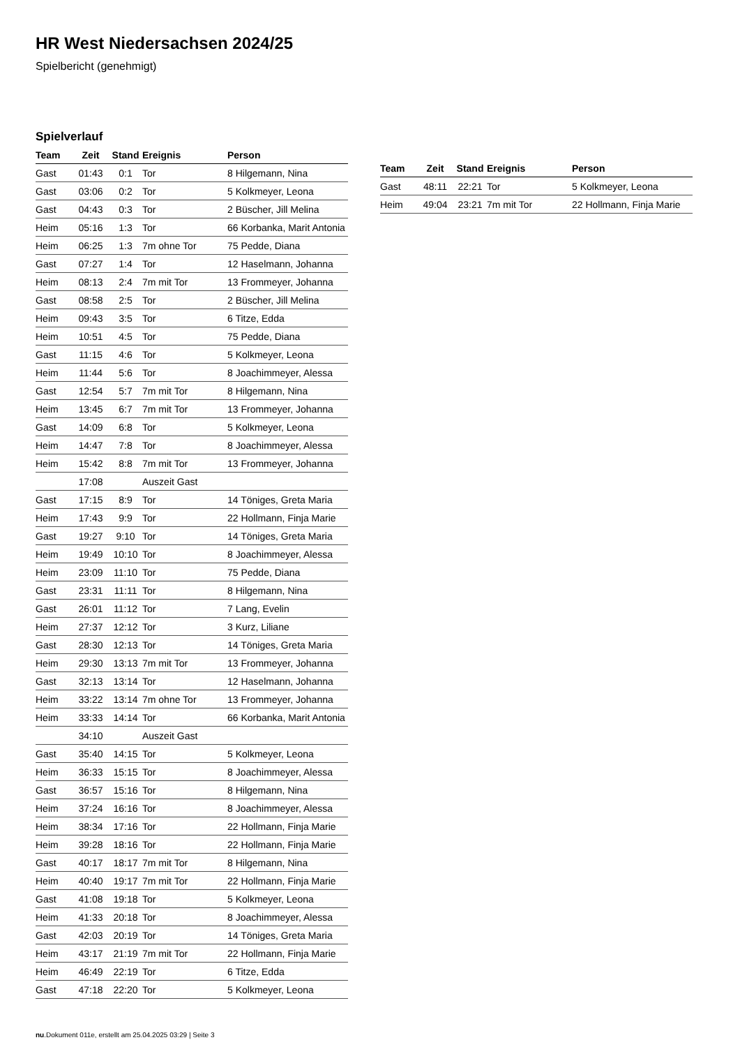HR West Niedersachsen 2024/25
Spielbericht (genehmigt)
Spielverlauf
| Team | Zeit | Stand | Ereignis | Person |
| --- | --- | --- | --- | --- |
| Gast | 01:43 | 0:1 | Tor | 8 Hilgemann, Nina |
| Gast | 03:06 | 0:2 | Tor | 5 Kolkmeyer, Leona |
| Gast | 04:43 | 0:3 | Tor | 2 Büscher, Jill Melina |
| Heim | 05:16 | 1:3 | Tor | 66 Korbanka, Marit Antonia |
| Heim | 06:25 | 1:3 | 7m ohne Tor | 75 Pedde, Diana |
| Gast | 07:27 | 1:4 | Tor | 12 Haselmann, Johanna |
| Heim | 08:13 | 2:4 | 7m mit Tor | 13 Frommeyer, Johanna |
| Gast | 08:58 | 2:5 | Tor | 2 Büscher, Jill Melina |
| Heim | 09:43 | 3:5 | Tor | 6 Titze, Edda |
| Heim | 10:51 | 4:5 | Tor | 75 Pedde, Diana |
| Gast | 11:15 | 4:6 | Tor | 5 Kolkmeyer, Leona |
| Heim | 11:44 | 5:6 | Tor | 8 Joachimmeyer, Alessa |
| Gast | 12:54 | 5:7 | 7m mit Tor | 8 Hilgemann, Nina |
| Heim | 13:45 | 6:7 | 7m mit Tor | 13 Frommeyer, Johanna |
| Gast | 14:09 | 6:8 | Tor | 5 Kolkmeyer, Leona |
| Heim | 14:47 | 7:8 | Tor | 8 Joachimmeyer, Alessa |
| Heim | 15:42 | 8:8 | 7m mit Tor | 13 Frommeyer, Johanna |
| | 17:08 | | Auszeit Gast | |
| Gast | 17:15 | 8:9 | Tor | 14 Töniges, Greta Maria |
| Heim | 17:43 | 9:9 | Tor | 22 Hollmann, Finja Marie |
| Gast | 19:27 | 9:10 | Tor | 14 Töniges, Greta Maria |
| Heim | 19:49 | 10:10 | Tor | 8 Joachimmeyer, Alessa |
| Heim | 23:09 | 11:10 | Tor | 75 Pedde, Diana |
| Gast | 23:31 | 11:11 | Tor | 8 Hilgemann, Nina |
| Gast | 26:01 | 11:12 | Tor | 7 Lang, Evelin |
| Heim | 27:37 | 12:12 | Tor | 3 Kurz, Liliane |
| Gast | 28:30 | 12:13 | Tor | 14 Töniges, Greta Maria |
| Heim | 29:30 | 13:13 | 7m mit Tor | 13 Frommeyer, Johanna |
| Gast | 32:13 | 13:14 | Tor | 12 Haselmann, Johanna |
| Heim | 33:22 | 13:14 | 7m ohne Tor | 13 Frommeyer, Johanna |
| Heim | 33:33 | 14:14 | Tor | 66 Korbanka, Marit Antonia |
| | 34:10 | | Auszeit Gast | |
| Gast | 35:40 | 14:15 | Tor | 5 Kolkmeyer, Leona |
| Heim | 36:33 | 15:15 | Tor | 8 Joachimmeyer, Alessa |
| Gast | 36:57 | 15:16 | Tor | 8 Hilgemann, Nina |
| Heim | 37:24 | 16:16 | Tor | 8 Joachimmeyer, Alessa |
| Heim | 38:34 | 17:16 | Tor | 22 Hollmann, Finja Marie |
| Heim | 39:28 | 18:16 | Tor | 22 Hollmann, Finja Marie |
| Gast | 40:17 | 18:17 | 7m mit Tor | 8 Hilgemann, Nina |
| Heim | 40:40 | 19:17 | 7m mit Tor | 22 Hollmann, Finja Marie |
| Gast | 41:08 | 19:18 | Tor | 5 Kolkmeyer, Leona |
| Heim | 41:33 | 20:18 | Tor | 8 Joachimmeyer, Alessa |
| Gast | 42:03 | 20:19 | Tor | 14 Töniges, Greta Maria |
| Heim | 43:17 | 21:19 | 7m mit Tor | 22 Hollmann, Finja Marie |
| Heim | 46:49 | 22:19 | Tor | 6 Titze, Edda |
| Gast | 47:18 | 22:20 | Tor | 5 Kolkmeyer, Leona |
| Team | Zeit | Stand | Ereignis | Person |
| --- | --- | --- | --- | --- |
| Gast | 48:11 | 22:21 | Tor | 5 Kolkmeyer, Leona |
| Heim | 49:04 | 23:21 | 7m mit Tor | 22 Hollmann, Finja Marie |
nu.Dokument 011e, erstellt am 25.04.2025 03:29 | Seite 3